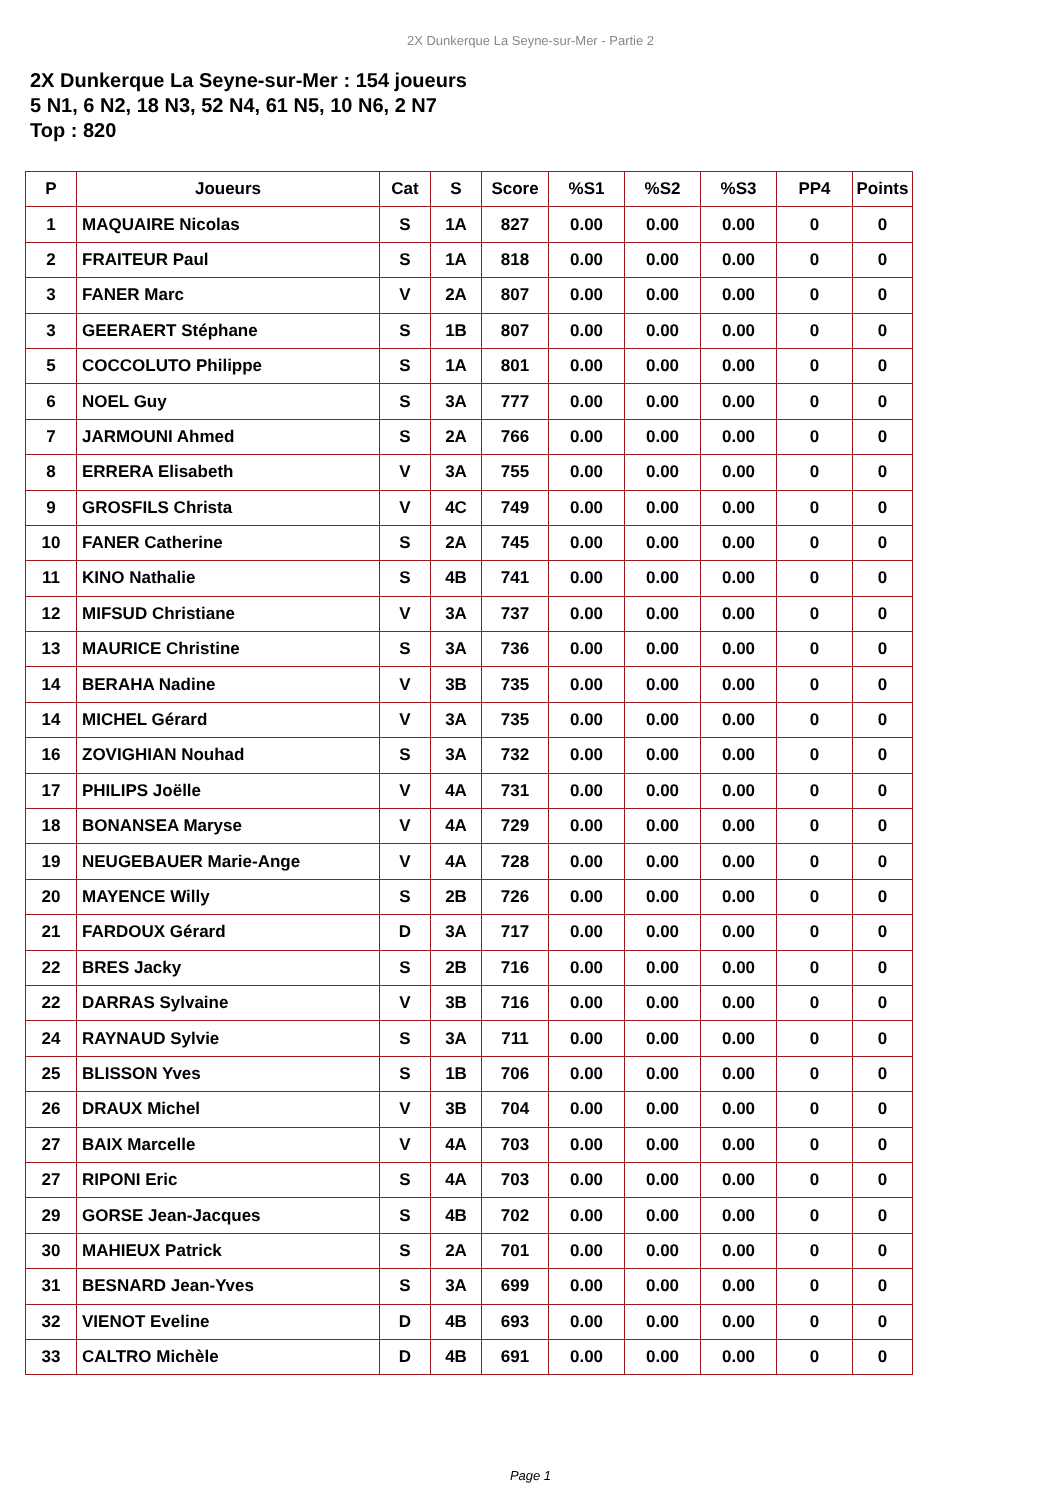2X Dunkerque La Seyne-sur-Mer - Partie 2
2X Dunkerque La Seyne-sur-Mer : 154 joueurs
5 N1, 6 N2, 18 N3, 52 N4, 61 N5, 10 N6, 2 N7
Top : 820
| P | Joueurs | Cat | S | Score | %S1 | %S2 | %S3 | PP4 | Points |
| --- | --- | --- | --- | --- | --- | --- | --- | --- | --- |
| 1 | MAQUAIRE Nicolas | S | 1A | 827 | 0.00 | 0.00 | 0.00 | 0 | 0 |
| 2 | FRAITEUR Paul | S | 1A | 818 | 0.00 | 0.00 | 0.00 | 0 | 0 |
| 3 | FANER Marc | V | 2A | 807 | 0.00 | 0.00 | 0.00 | 0 | 0 |
| 3 | GEERAERT Stéphane | S | 1B | 807 | 0.00 | 0.00 | 0.00 | 0 | 0 |
| 5 | COCCOLUTO Philippe | S | 1A | 801 | 0.00 | 0.00 | 0.00 | 0 | 0 |
| 6 | NOEL Guy | S | 3A | 777 | 0.00 | 0.00 | 0.00 | 0 | 0 |
| 7 | JARMOUNI Ahmed | S | 2A | 766 | 0.00 | 0.00 | 0.00 | 0 | 0 |
| 8 | ERRERA Elisabeth | V | 3A | 755 | 0.00 | 0.00 | 0.00 | 0 | 0 |
| 9 | GROSFILS Christa | V | 4C | 749 | 0.00 | 0.00 | 0.00 | 0 | 0 |
| 10 | FANER Catherine | S | 2A | 745 | 0.00 | 0.00 | 0.00 | 0 | 0 |
| 11 | KINO Nathalie | S | 4B | 741 | 0.00 | 0.00 | 0.00 | 0 | 0 |
| 12 | MIFSUD Christiane | V | 3A | 737 | 0.00 | 0.00 | 0.00 | 0 | 0 |
| 13 | MAURICE Christine | S | 3A | 736 | 0.00 | 0.00 | 0.00 | 0 | 0 |
| 14 | BERAHA Nadine | V | 3B | 735 | 0.00 | 0.00 | 0.00 | 0 | 0 |
| 14 | MICHEL Gérard | V | 3A | 735 | 0.00 | 0.00 | 0.00 | 0 | 0 |
| 16 | ZOVIGHIAN Nouhad | S | 3A | 732 | 0.00 | 0.00 | 0.00 | 0 | 0 |
| 17 | PHILIPS Joëlle | V | 4A | 731 | 0.00 | 0.00 | 0.00 | 0 | 0 |
| 18 | BONANSEA Maryse | V | 4A | 729 | 0.00 | 0.00 | 0.00 | 0 | 0 |
| 19 | NEUGEBAUER Marie-Ange | V | 4A | 728 | 0.00 | 0.00 | 0.00 | 0 | 0 |
| 20 | MAYENCE Willy | S | 2B | 726 | 0.00 | 0.00 | 0.00 | 0 | 0 |
| 21 | FARDOUX Gérard | D | 3A | 717 | 0.00 | 0.00 | 0.00 | 0 | 0 |
| 22 | BRES Jacky | S | 2B | 716 | 0.00 | 0.00 | 0.00 | 0 | 0 |
| 22 | DARRAS Sylvaine | V | 3B | 716 | 0.00 | 0.00 | 0.00 | 0 | 0 |
| 24 | RAYNAUD Sylvie | S | 3A | 711 | 0.00 | 0.00 | 0.00 | 0 | 0 |
| 25 | BLISSON Yves | S | 1B | 706 | 0.00 | 0.00 | 0.00 | 0 | 0 |
| 26 | DRAUX Michel | V | 3B | 704 | 0.00 | 0.00 | 0.00 | 0 | 0 |
| 27 | BAIX Marcelle | V | 4A | 703 | 0.00 | 0.00 | 0.00 | 0 | 0 |
| 27 | RIPONI Eric | S | 4A | 703 | 0.00 | 0.00 | 0.00 | 0 | 0 |
| 29 | GORSE Jean-Jacques | S | 4B | 702 | 0.00 | 0.00 | 0.00 | 0 | 0 |
| 30 | MAHIEUX Patrick | S | 2A | 701 | 0.00 | 0.00 | 0.00 | 0 | 0 |
| 31 | BESNARD Jean-Yves | S | 3A | 699 | 0.00 | 0.00 | 0.00 | 0 | 0 |
| 32 | VIENOT Eveline | D | 4B | 693 | 0.00 | 0.00 | 0.00 | 0 | 0 |
| 33 | CALTRO Michèle | D | 4B | 691 | 0.00 | 0.00 | 0.00 | 0 | 0 |
Page 1